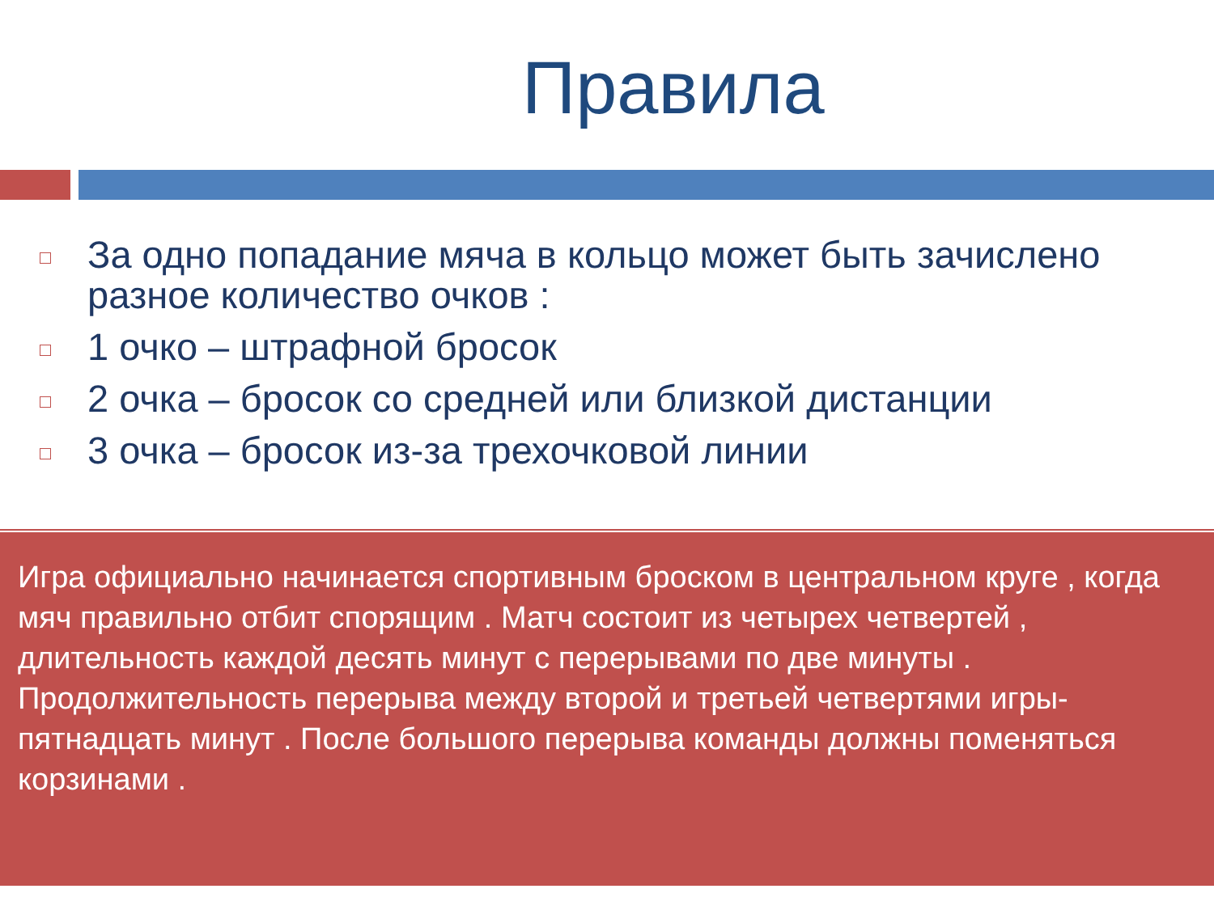Правила
За одно попадание мяча в кольцо может быть зачислено разное количество очков :
1 очко – штрафной бросок
2 очка – бросок со средней или близкой дистанции
3 очка – бросок из-за трехочковой линии
Игра официально начинается спортивным броском в центральном круге , когда мяч правильно отбит спорящим . Матч состоит из четырех четвертей , длительность каждой десять минут с перерывами по две минуты . Продолжительность перерыва между второй и третьей четвертями игры- пятнадцать минут . После большого перерыва команды должны поменяться корзинами .